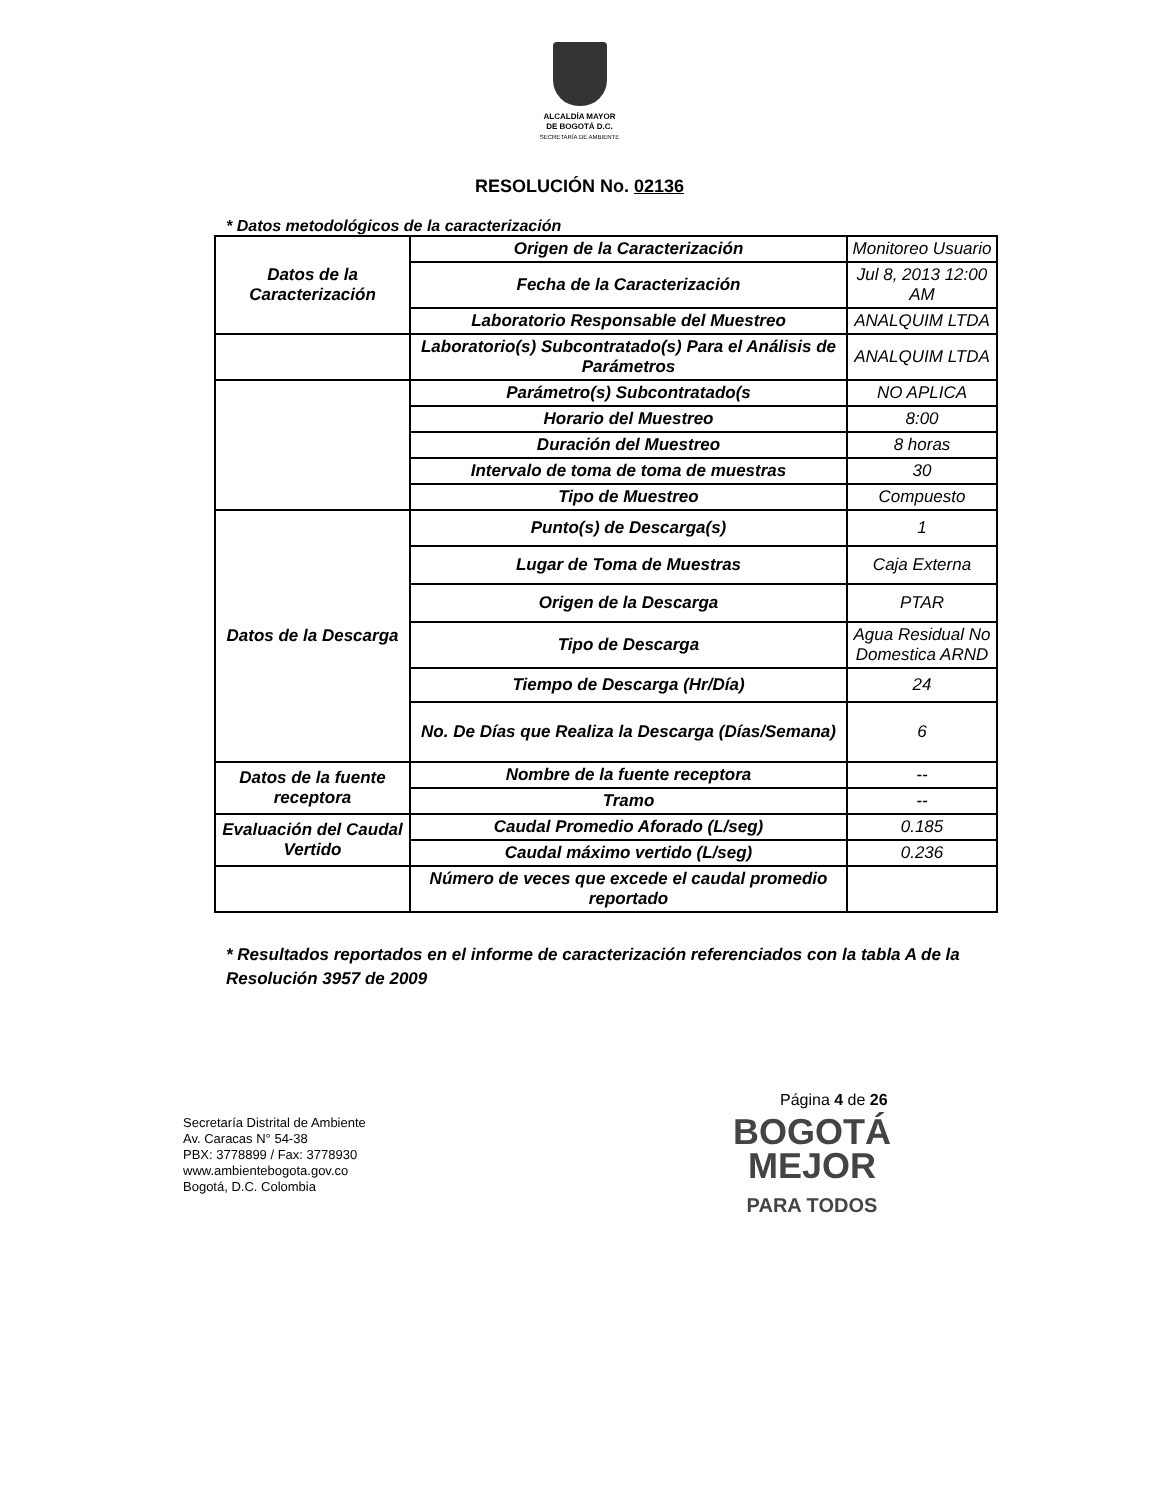ALCALDÍA MAYOR
DE BOGOTÁ D.C.
SECRETARÍA DE AMBIENTE
RESOLUCIÓN No. 02136
* Datos metodológicos de la caracterización
| Datos de la Caracterización | Origen de la Caracterización | Monitoreo Usuario |
| | Fecha de la Caracterización | Jul 8, 2013 12:00 AM |
| | Laboratorio Responsable del Muestreo | ANALQUIM LTDA |
| | Laboratorio(s) Subcontratado(s) Para el Análisis de Parámetros | ANALQUIM LTDA |
| | Parámetro(s) Subcontratado(s | NO APLICA |
| | Horario del Muestreo | 8:00 |
| | Duración del Muestreo | 8 horas |
| | Intervalo de toma de toma de muestras | 30 |
| | Tipo de Muestreo | Compuesto |
| Datos de la Descarga | Punto(s) de Descarga(s) | 1 |
| | Lugar de Toma de Muestras | Caja Externa |
| | Origen de la Descarga | PTAR |
| | Tipo de Descarga | Agua Residual No Domestica ARND |
| | Tiempo de Descarga (Hr/Día) | 24 |
| | No. De Días que Realiza la Descarga (Días/Semana) | 6 |
| Datos de la fuente receptora | Nombre de la fuente receptora | -- |
| | Tramo | -- |
| Evaluación del Caudal Vertido | Caudal Promedio Aforado (L/seg) | 0.185 |
| | Caudal máximo vertido (L/seg) | 0.236 |
| | Número de veces que excede el caudal promedio reportado | |
* Resultados reportados en el informe de caracterización referenciados con la tabla A de la Resolución 3957 de 2009
Página 4 de 26
Secretaría Distrital de Ambiente
Av. Caracas N° 54-38
PBX: 3778899 / Fax: 3778930
www.ambientebogota.gov.co
Bogotá, D.C. Colombia
BOGOTÁ
MEJOR
PARA TODOS